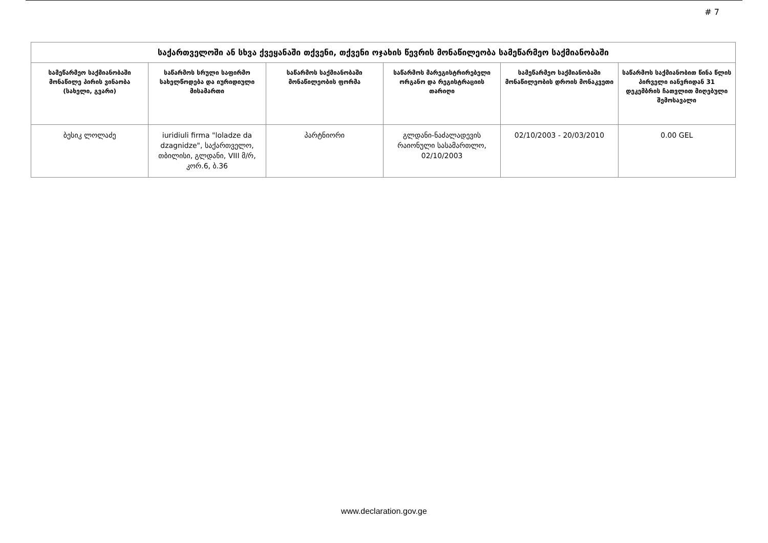# 7
| საქართველოში ან სხვა ქვეყანაში თქვენი, თქვენი ოჯახის წევრის მონაწილეობა სამეწარმეო საქმიანობაში | | | | | |
| --- | --- | --- | --- | --- | --- |
| სამეწარმეო საქმიანობაში მონაწილე პირის ვინაობა (სახელი, გვარი) | საწარმოს სრული საფირმო სახელწოდება და იურიდიული მისამართი | საწარმოს საქმიანობაში მონაწილეობის ფორმა | საწარმოს მარეგისტრირებელი ორგანო და რეგისტრაციის თარიღი | სამეწარმეო საქმიანობაში მონაწილეობის დროის მონაკვეთი | საწარმოს საქმიანობით წინა წლის პირველი იანვრიდან 31 დეკემბრის ჩათვლით მიღებული შემოსავალი |
| ბესიკ ლოლაძე | iuridiuli firma "loladze da dzagnidze", საქართველო, თბილისი, გლდანი, VIII მ/რ, კორ.6, ბ.36 | პარტნიორი | გლდანი-ნაძალადევის რაიონული სასამართლო, 02/10/2003 | 02/10/2003 - 20/03/2010 | 0.00 GEL |
www.declaration.gov.ge